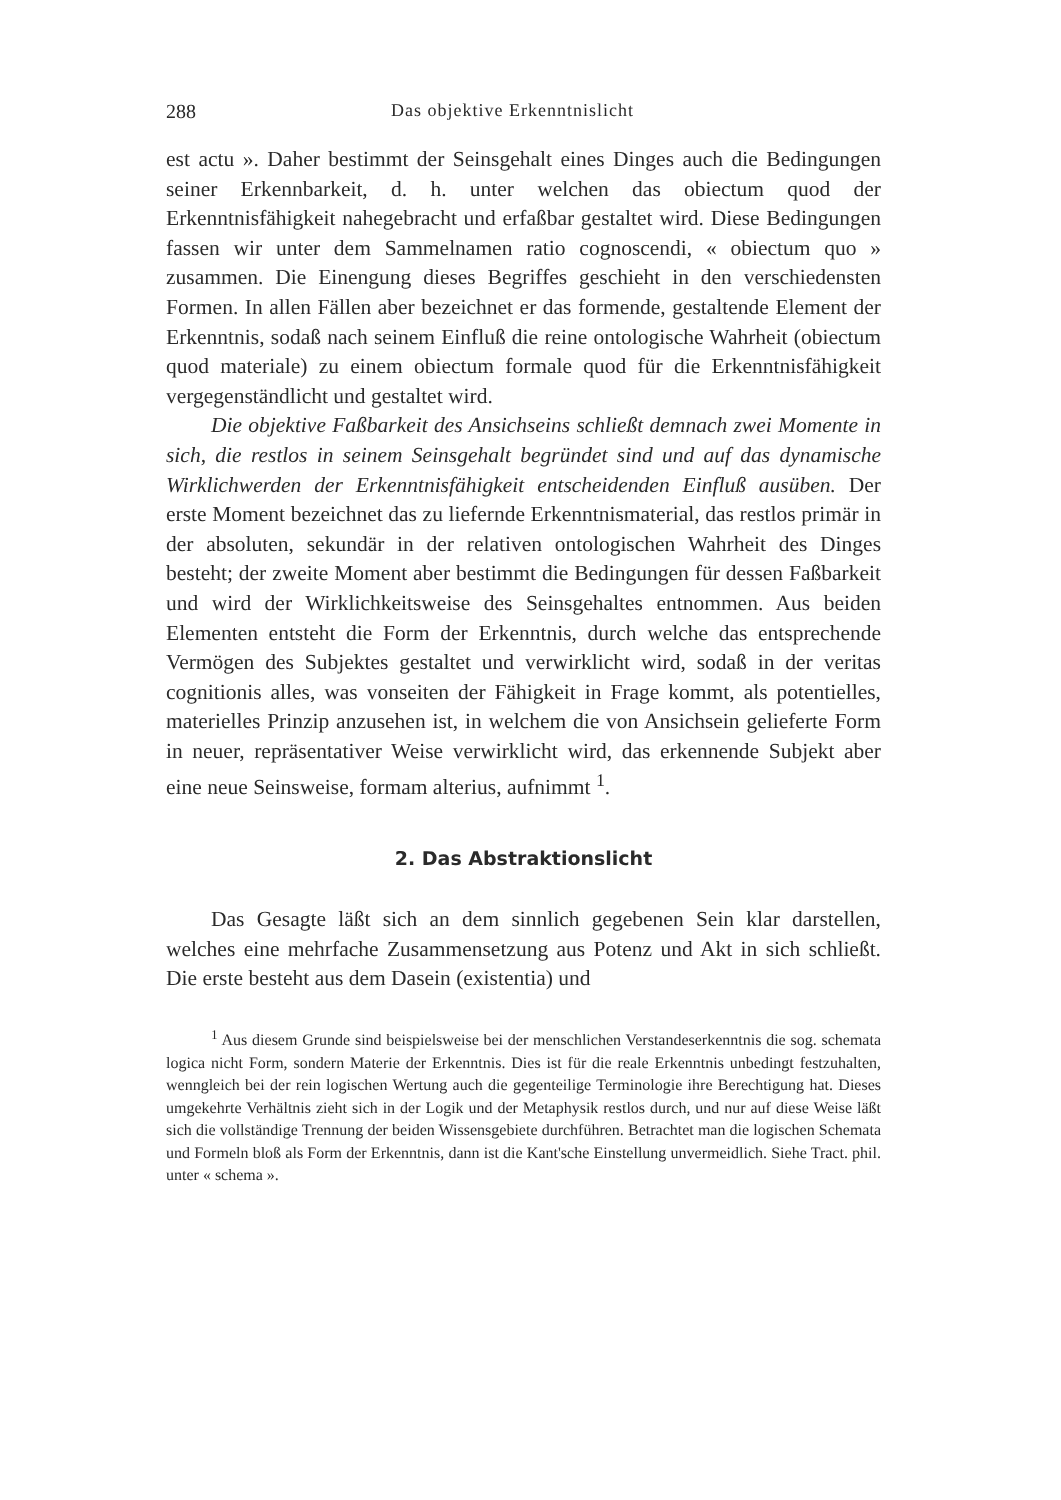288 Das objektive Erkenntnislicht
est actu ». Daher bestimmt der Seinsgehalt eines Dinges auch die Bedingungen seiner Erkennbarkeit, d. h. unter welchen das obiectum quod der Erkenntnisfähigkeit nahegebracht und erfaßbar gestaltet wird. Diese Bedingungen fassen wir unter dem Sammelnamen ratio cognoscendi, « obiectum quo » zusammen. Die Einengung dieses Begriffes geschieht in den verschiedensten Formen. In allen Fällen aber bezeichnet er das formende, gestaltende Element der Erkenntnis, sodaß nach seinem Einfluß die reine ontologische Wahrheit (obiectum quod materiale) zu einem obiectum formale quod für die Erkenntnisfähigkeit vergegenständlicht und gestaltet wird.
Die objektive Faßbarkeit des Ansichseins schließt demnach zwei Momente in sich, die restlos in seinem Seinsgehalt begründet sind und auf das dynamische Wirklichwerden der Erkenntnisfähigkeit entscheidenden Einfluß ausüben. Der erste Moment bezeichnet das zu liefernde Erkenntnismaterial, das restlos primär in der absoluten, sekundär in der relativen ontologischen Wahrheit des Dinges besteht; der zweite Moment aber bestimmt die Bedingungen für dessen Faßbarkeit und wird der Wirklichkeitsweise des Seinsgehaltes entnommen. Aus beiden Elementen entsteht die Form der Erkenntnis, durch welche das entsprechende Vermögen des Subjektes gestaltet und verwirklicht wird, sodaß in der veritas cognitionis alles, was vonseiten der Fähigkeit in Frage kommt, als potentielles, materielles Prinzip anzusehen ist, in welchem die von Ansichsein gelieferte Form in neuer, repräsentativer Weise verwirklicht wird, das erkennende Subjekt aber eine neue Seinsweise, formam alterius, aufnimmt <sup>1</sup>.
2. Das Abstraktionslicht
Das Gesagte läßt sich an dem sinnlich gegebenen Sein klar darstellen, welches eine mehrfache Zusammensetzung aus Potenz und Akt in sich schließt. Die erste besteht aus dem Dasein (existentia) und
<sup>1</sup> Aus diesem Grunde sind beispielsweise bei der menschlichen Verstandeserkenntnis die sog. schemata logica nicht Form, sondern Materie der Erkenntnis. Dies ist für die reale Erkenntnis unbedingt festzuhalten, wenngleich bei der rein logischen Wertung auch die gegenteilige Terminologie ihre Berechtigung hat. Dieses umgekehrte Verhältnis zieht sich in der Logik und der Metaphysik restlos durch, und nur auf diese Weise läßt sich die vollständige Trennung der beiden Wissensgebiete durchführen. Betrachtet man die logischen Schemata und Formeln bloß als Form der Erkenntnis, dann ist die Kant'sche Einstellung unvermeidlich. Siehe Tract. phil. unter « schema ».